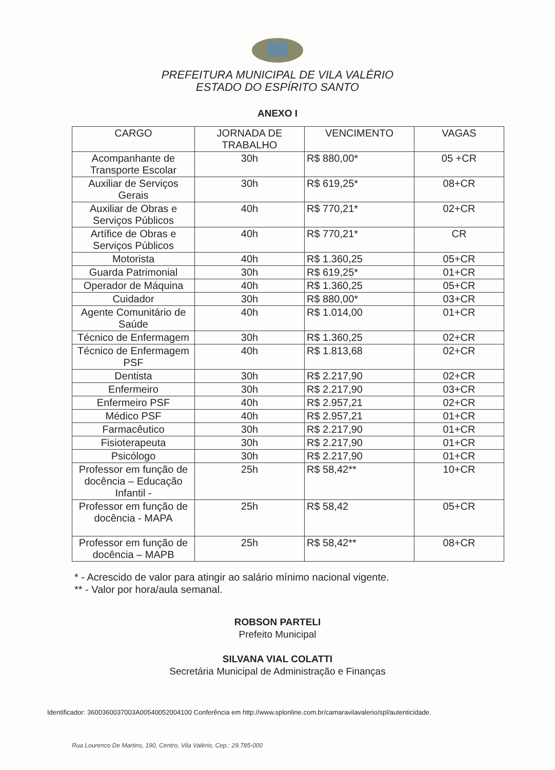PREFEITURA MUNICIPAL DE VILA VALÉRIO
ESTADO DO ESPÍRITO SANTO
ANEXO I
| CARGO | JORNADA DE TRABALHO | VENCIMENTO | VAGAS |
| --- | --- | --- | --- |
| Acompanhante de Transporte Escolar | 30h | R$ 880,00* | 05 +CR |
| Auxiliar de Serviços Gerais | 30h | R$ 619,25* | 08+CR |
| Auxiliar de Obras e Serviços Públicos | 40h | R$ 770,21* | 02+CR |
| Artífice de Obras e Serviços Públicos | 40h | R$ 770,21* | CR |
| Motorista | 40h | R$ 1.360,25 | 05+CR |
| Guarda Patrimonial | 30h | R$ 619,25* | 01+CR |
| Operador de Máquina | 40h | R$ 1.360,25 | 05+CR |
| Cuidador | 30h | R$ 880,00* | 03+CR |
| Agente Comunitário de Saúde | 40h | R$ 1.014,00 | 01+CR |
| Técnico de Enfermagem | 30h | R$ 1.360,25 | 02+CR |
| Técnico de Enfermagem PSF | 40h | R$ 1.813,68 | 02+CR |
| Dentista | 30h | R$ 2.217,90 | 02+CR |
| Enfermeiro | 30h | R$ 2.217,90 | 03+CR |
| Enfermeiro PSF | 40h | R$ 2.957,21 | 02+CR |
| Médico PSF | 40h | R$ 2.957,21 | 01+CR |
| Farmacêutico | 30h | R$ 2.217,90 | 01+CR |
| Fisioterapeuta | 30h | R$ 2.217,90 | 01+CR |
| Psicólogo | 30h | R$ 2.217,90 | 01+CR |
| Professor em função de docência – Educação Infantil - | 25h | R$ 58,42** | 10+CR |
| Professor em função de docência - MAPA | 25h | R$ 58,42 | 05+CR |
| Professor em função de docência – MAPB | 25h | R$ 58,42** | 08+CR |
* - Acrescido de valor para atingir ao salário mínimo nacional vigente.
** - Valor por hora/aula semanal.
ROBSON PARTELI
Prefeito Municipal
SILVANA VIAL COLATTI
Secretária Municipal de Administração e Finanças
Identificador: 3600360037003A00540052004100 Conferência em http://www.splonline.com.br/camaravilavalerio/spl/autenticidade.
Rua Lourenco De Martins, 190, Centro, Vila Valério, Cep.: 29.785-000